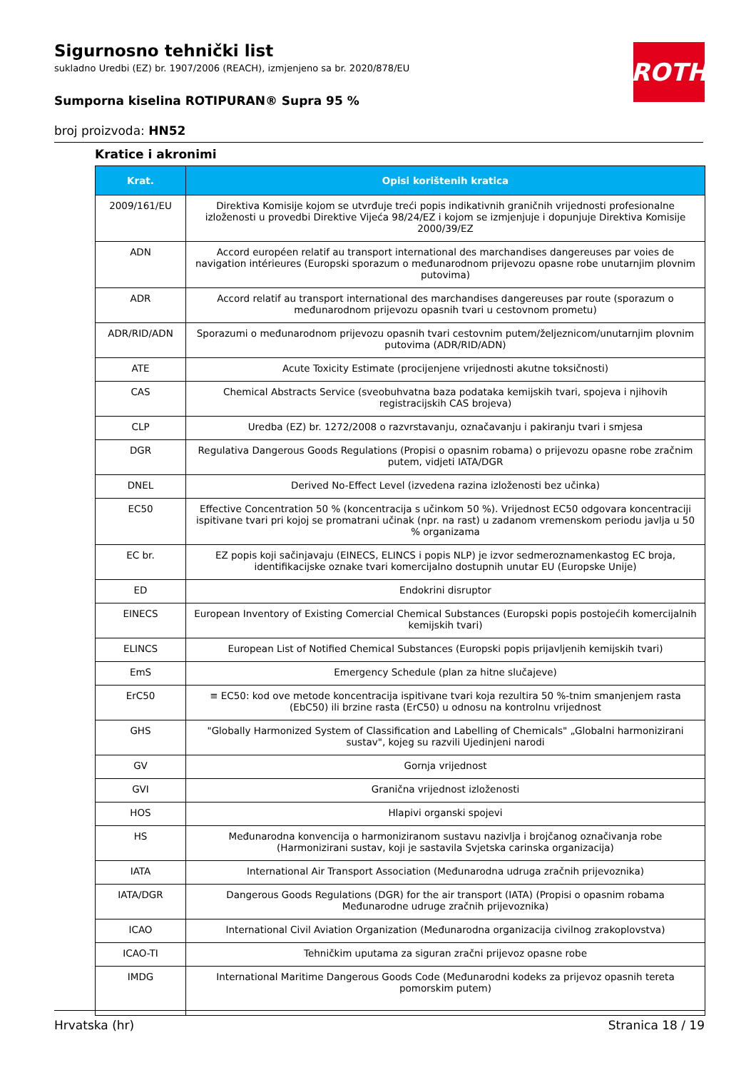Sigurnosno tehnički list
sukladno Uredbi (EZ) br. 1907/2006 (REACH), izmjenjeno sa br. 2020/878/EU
Sumporna kiselina ROTIPURAN® Supra 95 %
broj proizvoda: HN52
ROTH
Kratice i akronimi
| Krat. | Opisi korištenih kratica |
| --- | --- |
| 2009/161/EU | Direktiva Komisije kojom se utvrđuje treći popis indikativnih graničnih vrijednosti profesionalne izloženosti u provedbi Direktive Vijeća 98/24/EZ i kojom se izmjenjuje i dopunjuje Direktiva Komisije 2000/39/EZ |
| ADN | Accord européen relatif au transport international des marchandises dangereuses par voies de navigation intérieures (Europski sporazum o međunarodnom prijevozu opasne robe unutarnjim plovnim putovima) |
| ADR | Accord relatif au transport international des marchandises dangereuses par route (sporazum o međunarodnom prijevozu opasnih tvari u cestovnom prometu) |
| ADR/RID/ADN | Sporazumi o međunarodnom prijevozu opasnih tvari cestovnim putem/željeznicom/unutarnjim plovnim putovima (ADR/RID/ADN) |
| ATE | Acute Toxicity Estimate (procijenjene vrijednosti akutne toksičnosti) |
| CAS | Chemical Abstracts Service (sveobuhvatna baza podataka kemijskih tvari, spojeva i njihovih registracijskih CAS brojeva) |
| CLP | Uredba (EZ) br. 1272/2008 o razvrstavanju, označavanju i pakiranju tvari i smjesa |
| DGR | Regulativa Dangerous Goods Regulations (Propisi o opasnim robama) o prijevozu opasne robe zračnim putem, vidjeti IATA/DGR |
| DNEL | Derived No-Effect Level (izvedena razina izloženosti bez učinka) |
| EC50 | Effective Concentration 50 % (koncentracija s učinkom 50 %). Vrijednost EC50 odgovara koncentraciji ispitivane tvari pri kojoj se promatrani učinak (npr. na rast) u zadanom vremenskom periodu javlja u 50 % organizama |
| EC br. | EZ popis koji sačinjavaju (EINECS, ELINCS i popis NLP) je izvor sedmeroznamenkastog EC broja, identifikacijske oznake tvari komercijalno dostupnih unutar EU (Europske Unije) |
| ED | Endokrini disruptor |
| EINECS | European Inventory of Existing Comercial Chemical Substances (Europski popis postojećih komercijalnih kemijskih tvari) |
| ELINCS | European List of Notified Chemical Substances (Europski popis prijavljenih kemijskih tvari) |
| EmS | Emergency Schedule (plan za hitne slučajeve) |
| ErC50 | ≡ EC50: kod ove metode koncentracija ispitivane tvari koja rezultira 50 %-tnim smanjenjem rasta (EbC50) ili brzine rasta (ErC50) u odnosu na kontrolnu vrijednost |
| GHS | "Globally Harmonized System of Classification and Labelling of Chemicals" „Globalni harmonizirani sustav", kojeg su razvili Ujedinjeni narodi |
| GV | Gornja vrijednost |
| GVI | Granična vrijednost izloženosti |
| HOS | Hlapivi organski spojevi |
| HS | Međunarodna konvencija o harmoniziranom sustavu nazivlja i brojčanog označivanja robe (Harmonizirani sustav, koji je sastavila Svjetska carinska organizacija) |
| IATA | International Air Transport Association (Međunarodna udruga zračnih prijevoznika) |
| IATA/DGR | Dangerous Goods Regulations (DGR) for the air transport (IATA) (Propisi o opasnim robama Međunarodne udruge zračnih prijevoznika) |
| ICAO | International Civil Aviation Organization (Međunarodna organizacija civilnog zrakoplovstva) |
| ICAO-TI | Tehničkim uputama za siguran zračni prijevoz opasne robe |
| IMDG | International Maritime Dangerous Goods Code (Međunarodni kodeks za prijevoz opasnih tereta pomorskim putem) |
Hrvatska (hr) Stranica 18 / 19